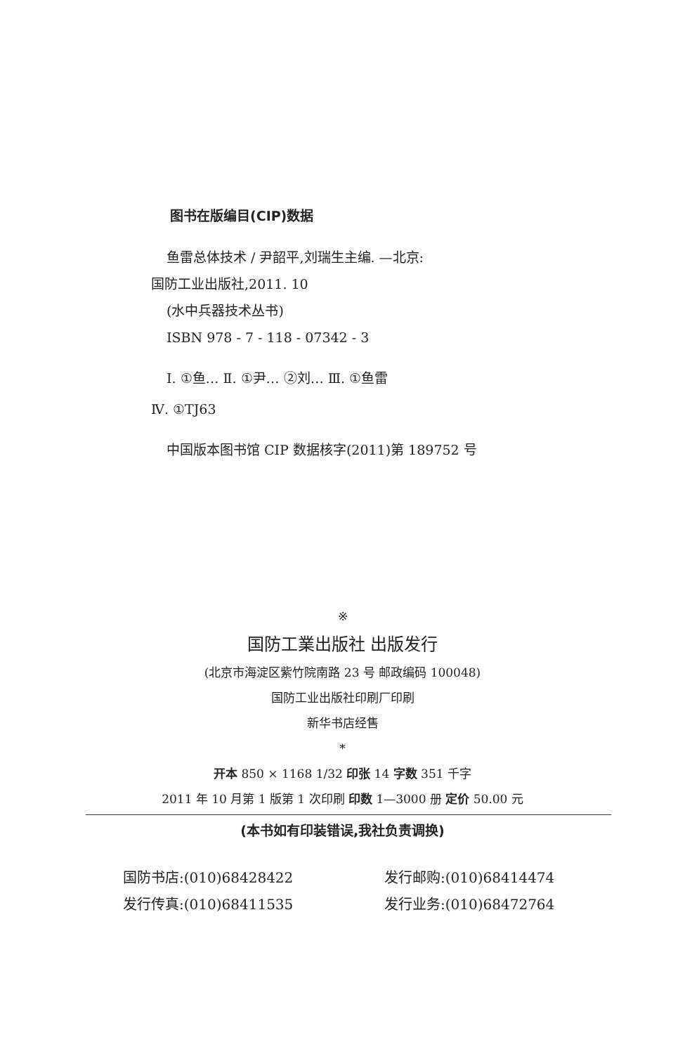图书在版编目(CIP)数据
鱼雷总体技术 / 尹韶平,刘瑞生主编. —北京:
国防工业出版社,2011. 10
(水中兵器技术丛书)
ISBN 978 - 7 - 118 - 07342 - 3
Ⅰ. ①鱼… Ⅱ. ①尹… ②刘… Ⅲ. ①鱼雷
Ⅳ. ①TJ63
中国版本图书馆 CIP 数据核字(2011)第 189752 号
※
国防工業出版社 出版发行
(北京市海淀区紫竹院南路 23 号 邮政编码 100048)
国防工业出版社印刷厂印刷
新华书店经售
*
开本 850 × 1168 1/32 印张 14 字数 351 千字
2011 年 10 月第 1 版第 1 次印刷 印数 1—3000 册 定价 50.00 元
(本书如有印装错误,我社负责调换)
国防书店:(010)68428422 发行邮购:(010)68414474
发行传真:(010)68411535 发行业务:(010)68472764